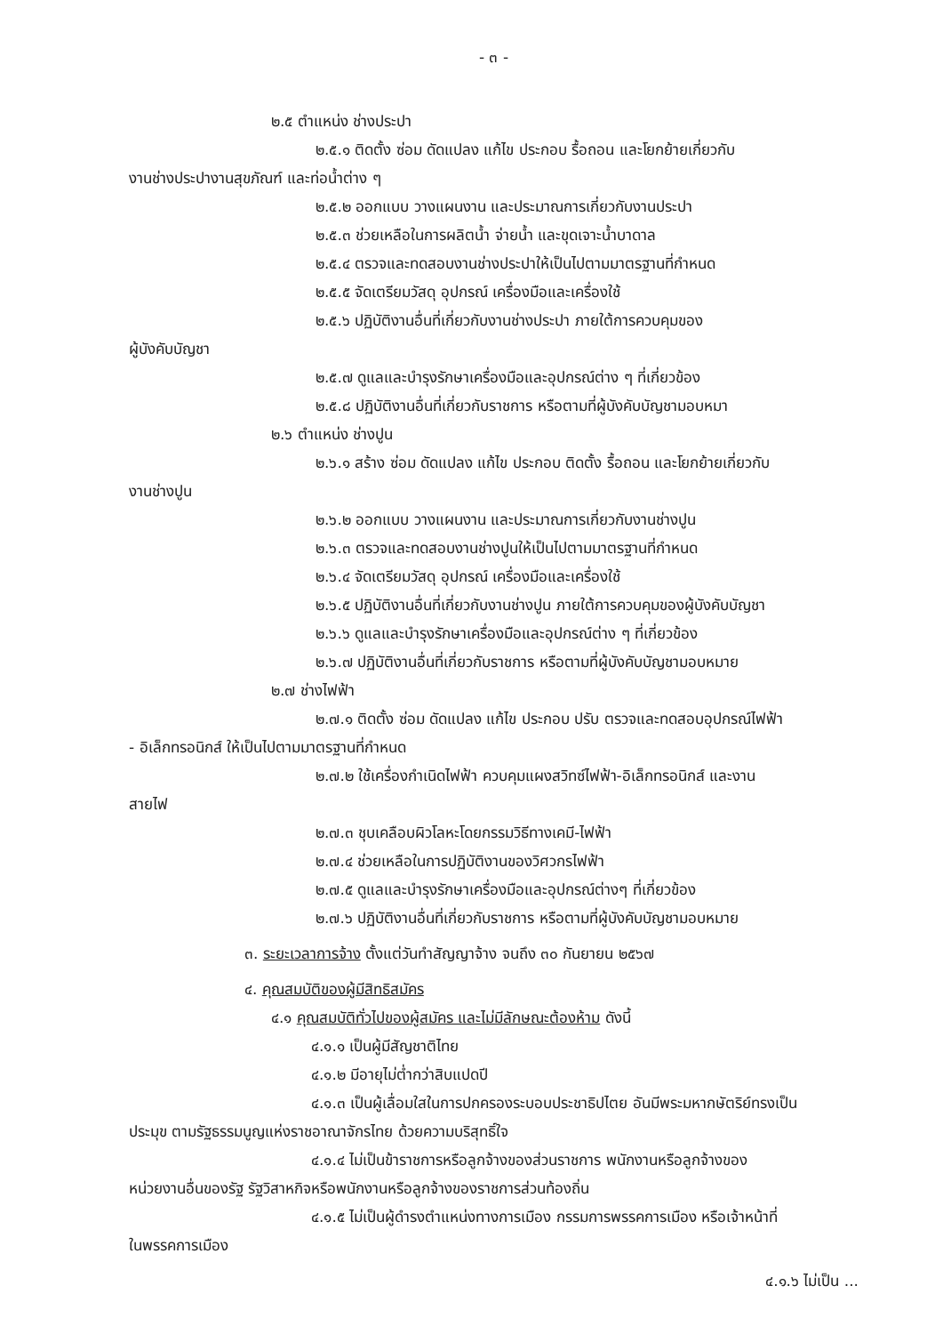- ๓ -
๒.๕ ตำแหน่ง ช่างประปา
๒.๕.๑ ติดตั้ง ซ่อม ดัดแปลง แก้ไข ประกอบ รื้อถอน และโยกย้ายเกี่ยวกับ
งานช่างประปางานสุขภัณฑ์ และท่อน้ำต่าง ๆ
๒.๕.๒ ออกแบบ วางแผนงาน และประมาณการเกี่ยวกับงานประปา
๒.๕.๓ ช่วยเหลือในการผลิตน้ำ จ่ายน้ำ และขุดเจาะน้ำบาดาล
๒.๕.๔ ตรวจและทดสอบงานช่างประปาให้เป็นไปตามมาตรฐานที่กำหนด
๒.๕.๕ จัดเตรียมวัสดุ อุปกรณ์ เครื่องมือและเครื่องใช้
๒.๕.๖ ปฏิบัติงานอื่นที่เกี่ยวกับงานช่างประปา ภายใต้การควบคุมของ
ผู้บังคับบัญชา
๒.๕.๗ ดูแลและบำรุงรักษาเครื่องมือและอุปกรณ์ต่าง ๆ ที่เกี่ยวข้อง
๒.๕.๘ ปฏิบัติงานอื่นที่เกี่ยวกับราชการ หรือตามที่ผู้บังคับบัญชามอบหมา
๒.๖ ตำแหน่ง ช่างปูน
๒.๖.๑ สร้าง ซ่อม ดัดแปลง แก้ไข ประกอบ ติดตั้ง รื้อถอน และโยกย้ายเกี่ยวกับ
งานช่างปูน
๒.๖.๒ ออกแบบ วางแผนงาน และประมาณการเกี่ยวกับงานช่างปูน
๒.๖.๓ ตรวจและทดสอบงานช่างปูนให้เป็นไปตามมาตรฐานที่กำหนด
๒.๖.๔ จัดเตรียมวัสดุ อุปกรณ์ เครื่องมือและเครื่องใช้
๒.๖.๕ ปฏิบัติงานอื่นที่เกี่ยวกับงานช่างปูน ภายใต้การควบคุมของผู้บังคับบัญชา
๒.๖.๖ ดูแลและบำรุงรักษาเครื่องมือและอุปกรณ์ต่าง ๆ ที่เกี่ยวข้อง
๒.๖.๗ ปฏิบัติงานอื่นที่เกี่ยวกับราชการ หรือตามที่ผู้บังคับบัญชามอบหมาย
๒.๗ ช่างไฟฟ้า
๒.๗.๑ ติดตั้ง ซ่อม ดัดแปลง แก้ไข ประกอบ ปรับ ตรวจและทดสอบอุปกรณ์ไฟฟ้า
- อิเล็กทรอนิกส์ ให้เป็นไปตามมาตรฐานที่กำหนด
๒.๗.๒ ใช้เครื่องกำเนิดไฟฟ้า ควบคุมแผงสวิทซ์ไฟฟ้า-อิเล็กทรอนิกส์ และงาน
สายไฟ
๒.๗.๓ ชุบเคลือบผิวโลหะโดยกรรมวิธีทางเคมี-ไฟฟ้า
๒.๗.๔ ช่วยเหลือในการปฏิบัติงานของวิศวกรไฟฟ้า
๒.๗.๕ ดูแลและบำรุงรักษาเครื่องมือและอุปกรณ์ต่างๆ ที่เกี่ยวข้อง
๒.๗.๖ ปฏิบัติงานอื่นที่เกี่ยวกับราชการ หรือตามที่ผู้บังคับบัญชามอบหมาย
๓. ระยะเวลาการจ้าง ตั้งแต่วันทำสัญญาจ้าง จนถึง ๓๐ กันยายน ๒๕๖๗
๔. คุณสมบัติของผู้มีสิทธิสมัคร
๔.๑ คุณสมบัติทั่วไปของผู้สมัคร และไม่มีลักษณะต้องห้าม ดังนี้
๔.๑.๑ เป็นผู้มีสัญชาติไทย
๔.๑.๒ มีอายุไม่ต่ำกว่าสิบแปดปี
๔.๑.๓ เป็นผู้เลื่อมใสในการปกครองระบอบประชาธิปไตย อันมีพระมหากษัตริย์ทรงเป็น
ประมุข ตามรัฐธรรมนูญแห่งราชอาณาจักรไทย ด้วยความบริสุทธิ์ใจ
๔.๑.๔ ไม่เป็นข้าราชการหรือลูกจ้างของส่วนราชการ พนักงานหรือลูกจ้างของ
หน่วยงานอื่นของรัฐ รัฐวิสาหกิจหรือพนักงานหรือลูกจ้างของราชการส่วนท้องถิ่น
๔.๑.๕ ไม่เป็นผู้ดำรงตำแหน่งทางการเมือง กรรมการพรรคการเมือง หรือเจ้าหน้าที่
ในพรรคการเมือง
๔.๑.๖ ไม่เป็น ...